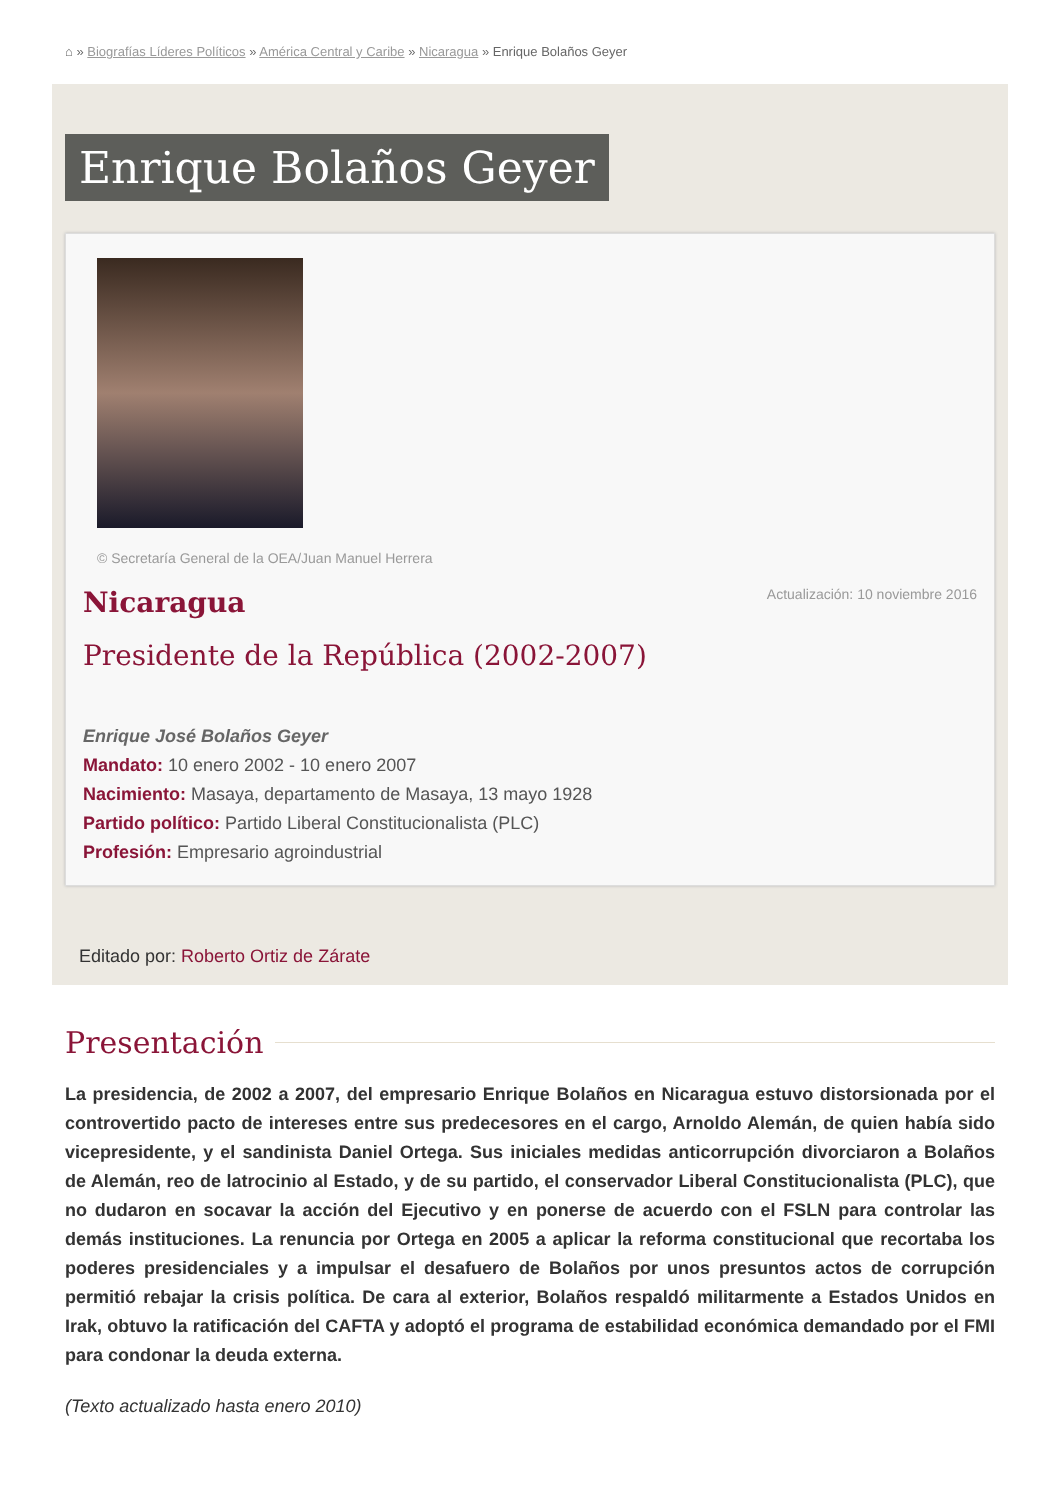⌂ » Biografías Líderes Políticos » América Central y Caribe » Nicaragua » Enrique Bolaños Geyer
Enrique Bolaños Geyer
© Secretaría General de la OEA/Juan Manuel Herrera
Nicaragua
Actualización: 10 noviembre 2016
Presidente de la República (2002-2007)
Enrique José Bolaños Geyer
Mandato: 10 enero 2002 - 10 enero 2007
Nacimiento: Masaya, departamento de Masaya, 13 mayo 1928
Partido político: Partido Liberal Constitucionalista (PLC)
Profesión: Empresario agroindustrial
Editado por: Roberto Ortiz de Zárate
Presentación
La presidencia, de 2002 a 2007, del empresario Enrique Bolaños en Nicaragua estuvo distorsionada por el controvertido pacto de intereses entre sus predecesores en el cargo, Arnoldo Alemán, de quien había sido vicepresidente, y el sandinista Daniel Ortega. Sus iniciales medidas anticorrupción divorciaron a Bolaños de Alemán, reo de latrocinio al Estado, y de su partido, el conservador Liberal Constitucionalista (PLC), que no dudaron en socavar la acción del Ejecutivo y en ponerse de acuerdo con el FSLN para controlar las demás instituciones. La renuncia por Ortega en 2005 a aplicar la reforma constitucional que recortaba los poderes presidenciales y a impulsar el desafuero de Bolaños por unos presuntos actos de corrupción permitió rebajar la crisis política. De cara al exterior, Bolaños respaldó militarmente a Estados Unidos en Irak, obtuvo la ratificación del CAFTA y adoptó el programa de estabilidad económica demandado por el FMI para condonar la deuda externa.
(Texto actualizado hasta enero 2010)